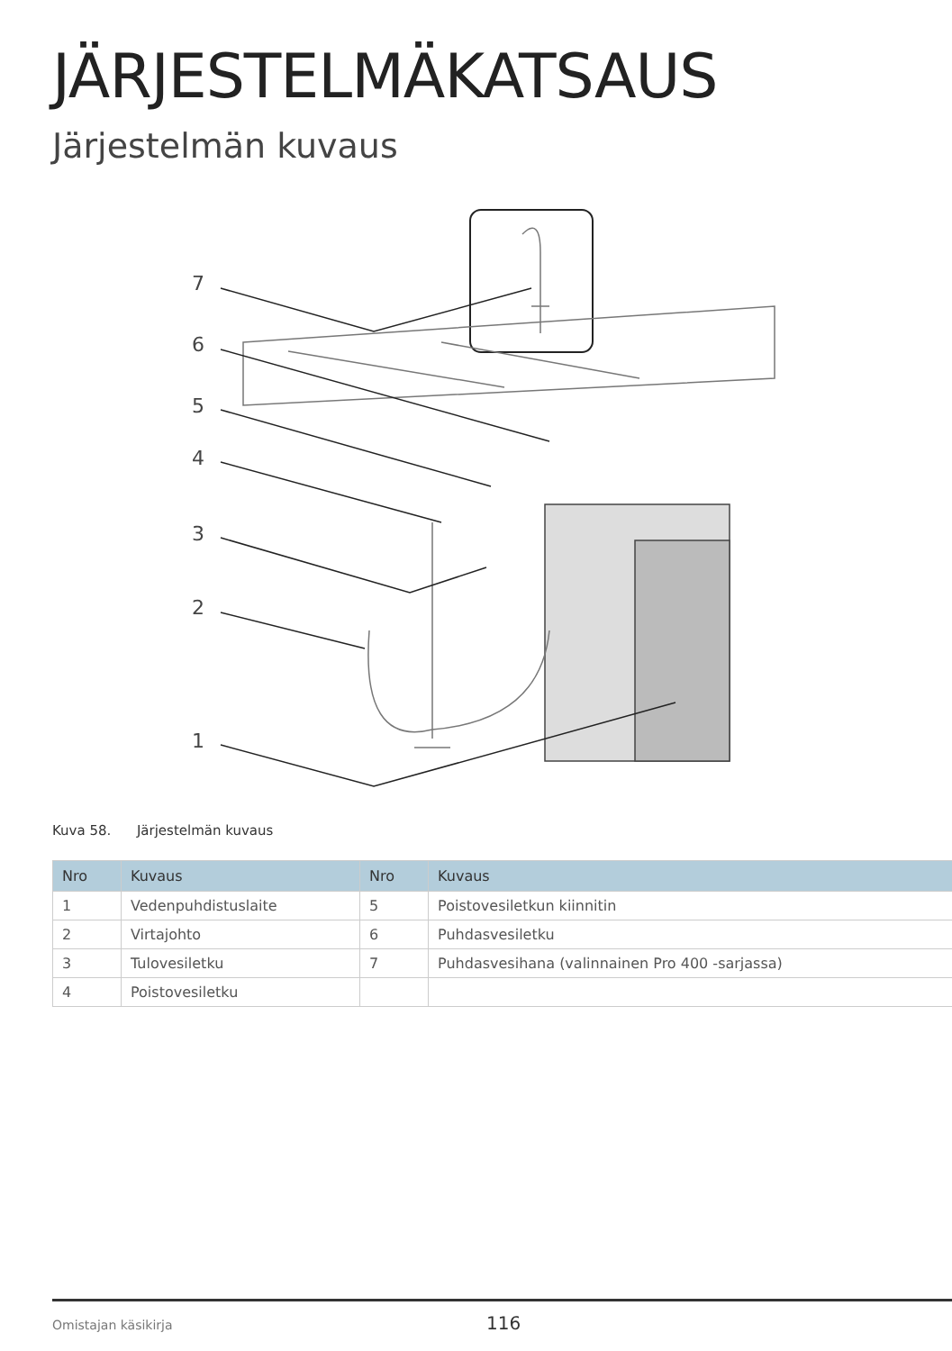JÄRJESTELMÄKATSAUS
Järjestelmän kuvaus
7
6
5
4
3
2
1
Kuva 58. Järjestelmän kuvaus
| Nro | Kuvaus | Nro | Kuvaus |
| --- | --- | --- | --- |
| 1 | Vedenpuhdistuslaite | 5 | Poistovesiletkun kiinnitin |
| 2 | Virtajohto | 6 | Puhdasvesiletku |
| 3 | Tulovesiletku | 7 | Puhdasvesihana (valinnainen Pro 400 -sarjassa) |
| 4 | Poistovesiletku | | |
Omistajan käsikirja 116